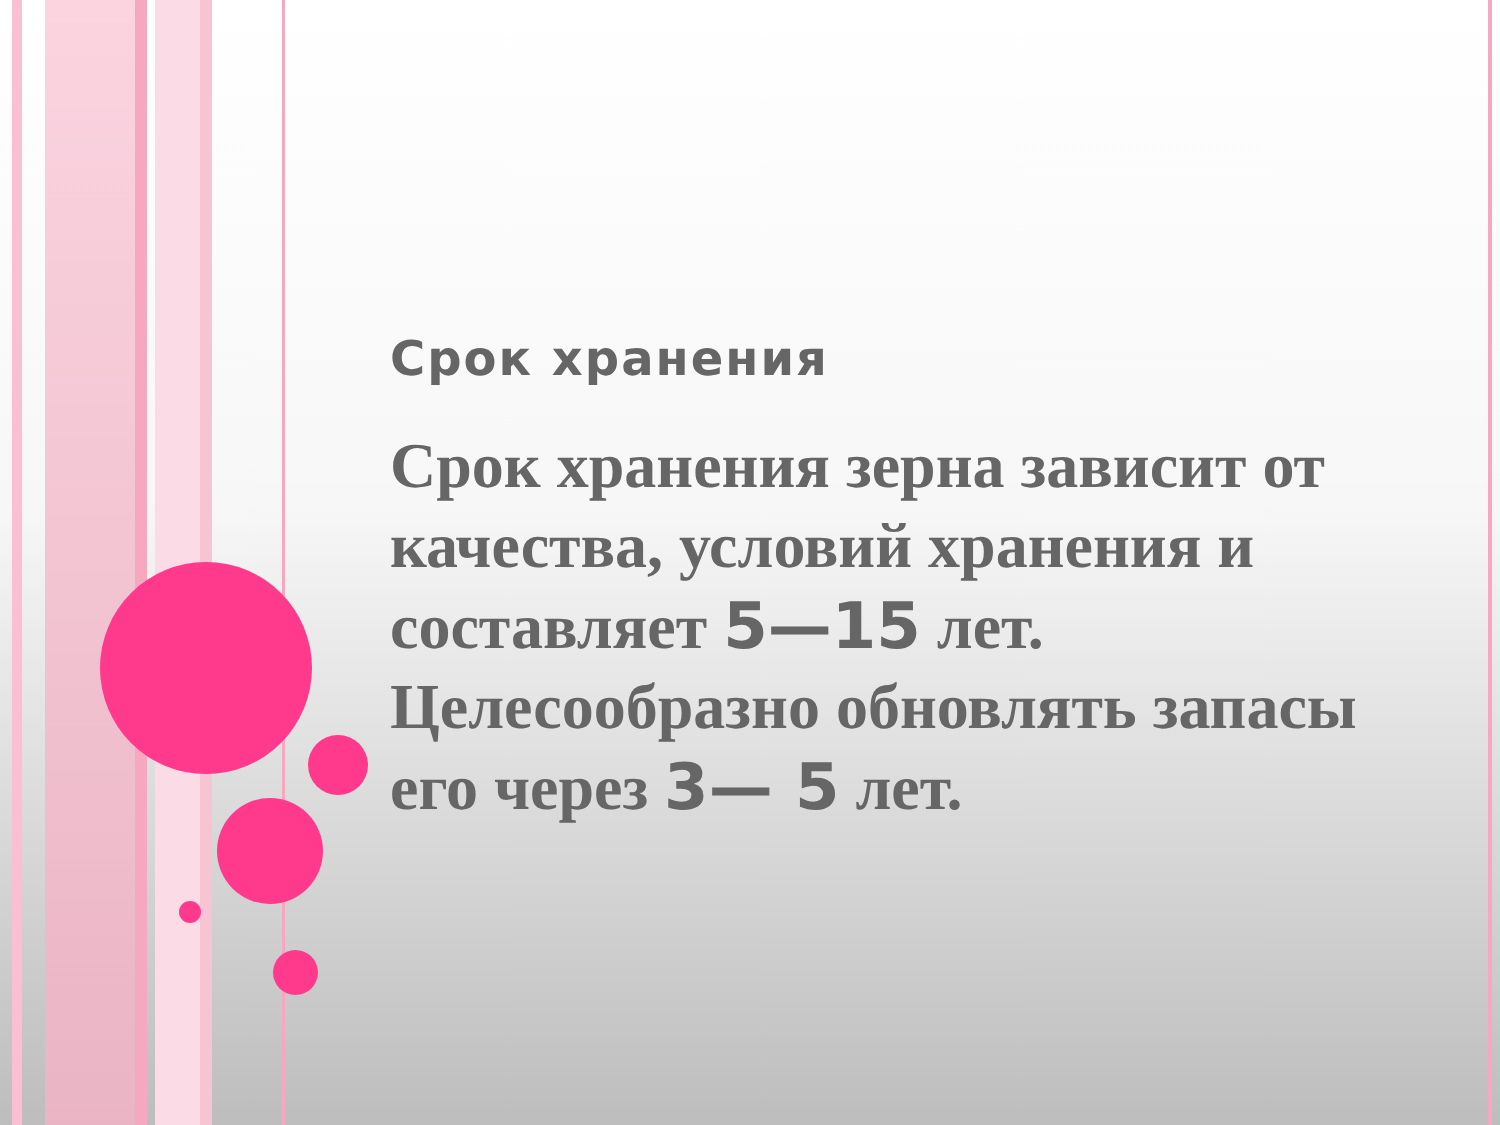Срок хранения
Срок хранения зерна зависит от качества, условий хранения и составляет 5—15 лет. Целесообразно обновлять запасы его через 3— 5 лет.